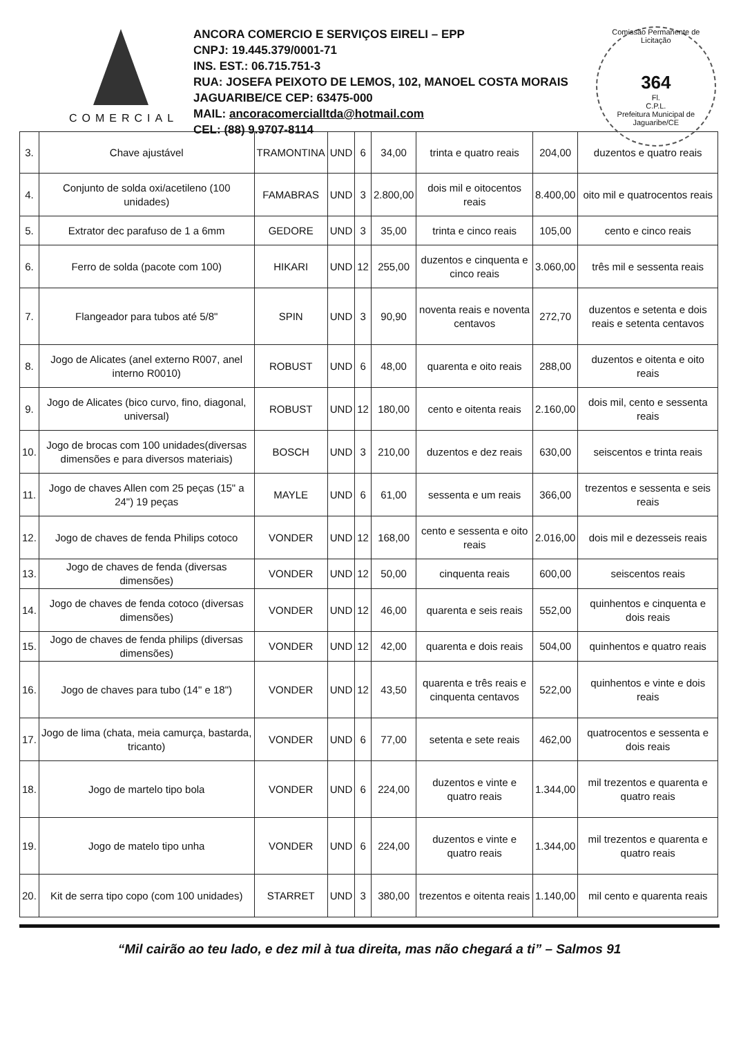COMERCIAL
ANCORA COMERCIO E SERVIÇOS EIRELI – EPP
CNPJ: 19.445.379/0001-71
INS. EST.: 06.715.751-3
RUA: JOSEFA PEIXOTO DE LEMOS, 102, MANOEL COSTA MORAIS
JAGUARIBE/CE CEP: 63475-000
MAIL: ancoracomercialltda@hotmail.com
CEL: (88) 9.9707-8114
Comissão Permanente de Licitação
364
Fl.
C.P.L.
Prefeitura Municipal de Jaguaribe/CE
| 3. | Chave ajustável | TRAMONTINA | UND | 6 | 34,00 | trinta e quatro reais | 204,00 | duzentos e quatro reais |
| 4. | Conjunto de solda oxi/acetileno (100 unidades) | FAMABRAS | UND | 3 | 2.800,00 | dois mil e oitocentos reais | 8.400,00 | oito mil e quatrocentos reais |
| 5. | Extrator dec parafuso de 1 a 6mm | GEDORE | UND | 3 | 35,00 | trinta e cinco reais | 105,00 | cento e cinco reais |
| 6. | Ferro de solda (pacote com 100) | HIKARI | UND | 12 | 255,00 | duzentos e cinquenta e cinco reais | 3.060,00 | três mil e sessenta reais |
| 7. | Flangeador para tubos até 5/8" | SPIN | UND | 3 | 90,90 | noventa reais e noventa centavos | 272,70 | duzentos e setenta e dois reais e setenta centavos |
| 8. | Jogo de Alicates (anel externo R007, anel interno R0010) | ROBUST | UND | 6 | 48,00 | quarenta e oito reais | 288,00 | duzentos e oitenta e oito reais |
| 9. | Jogo de Alicates (bico curvo, fino, diagonal, universal) | ROBUST | UND | 12 | 180,00 | cento e oitenta reais | 2.160,00 | dois mil, cento e sessenta reais |
| 10. | Jogo de brocas com 100 unidades(diversas dimensões e para diversos materiais) | BOSCH | UND | 3 | 210,00 | duzentos e dez reais | 630,00 | seiscentos e trinta reais |
| 11. | Jogo de chaves Allen com 25 peças (15" a 24") 19 peças | MAYLE | UND | 6 | 61,00 | sessenta e um reais | 366,00 | trezentos e sessenta e seis reais |
| 12. | Jogo de chaves de fenda Philips cotoco | VONDER | UND | 12 | 168,00 | cento e sessenta e oito reais | 2.016,00 | dois mil e dezesseis reais |
| 13. | Jogo de chaves de fenda (diversas dimensões) | VONDER | UND | 12 | 50,00 | cinquenta reais | 600,00 | seiscentos reais |
| 14. | Jogo de chaves de fenda cotoco (diversas dimensões) | VONDER | UND | 12 | 46,00 | quarenta e seis reais | 552,00 | quinhentos e cinquenta e dois reais |
| 15. | Jogo de chaves de fenda philips (diversas dimensões) | VONDER | UND | 12 | 42,00 | quarenta e dois reais | 504,00 | quinhentos e quatro reais |
| 16. | Jogo de chaves para tubo (14" e 18") | VONDER | UND | 12 | 43,50 | quarenta e três reais e cinquenta centavos | 522,00 | quinhentos e vinte e dois reais |
| 17. | Jogo de lima (chata, meia camurça, bastarda, tricanto) | VONDER | UND | 6 | 77,00 | setenta e sete reais | 462,00 | quatrocentos e sessenta e dois reais |
| 18. | Jogo de martelo tipo bola | VONDER | UND | 6 | 224,00 | duzentos e vinte e quatro reais | 1.344,00 | mil trezentos e quarenta e quatro reais |
| 19. | Jogo de matelo tipo unha | VONDER | UND | 6 | 224,00 | duzentos e vinte e quatro reais | 1.344,00 | mil trezentos e quarenta e quatro reais |
| 20. | Kit de serra tipo copo (com 100 unidades) | STARRET | UND | 3 | 380,00 | trezentos e oitenta reais | 1.140,00 | mil cento e quarenta reais |
“Mil cairão ao teu lado, e dez mil à tua direita, mas não chegará a ti” – Salmos 91